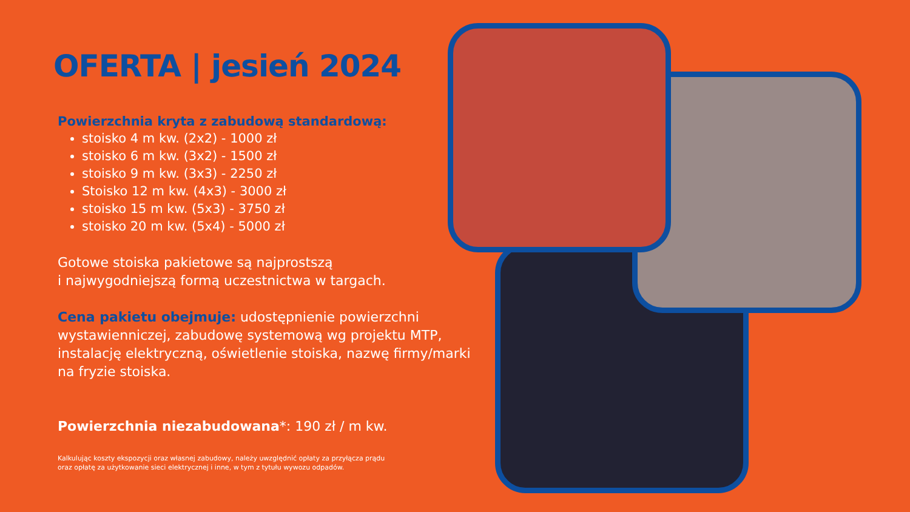OFERTA | jesień 2024
Powierzchnia kryta z zabudową standardową:
stoisko 4 m kw. (2x2) - 1000 zł
stoisko 6 m kw. (3x2) - 1500 zł
stoisko 9 m kw. (3x3) - 2250 zł
Stoisko 12 m kw. (4x3) - 3000 zł
stoisko 15 m kw. (5x3) - 3750 zł
stoisko 20 m kw. (5x4) - 5000 zł
Gotowe stoiska pakietowe są najprostszą
i najwygodniejszą formą uczestnictwa w targach.
Cena pakietu obejmuje: udostępnienie powierzchni wystawienniczej, zabudowę systemową wg projektu MTP, instalację elektryczną, oświetlenie stoiska, nazwę firmy/marki na fryzie stoiska.
Powierzchnia niezabudowana*: 190 zł / m kw.
Kalkulując koszty ekspozycji oraz własnej zabudowy, należy uwzględnić opłaty za przyłącza prądu
oraz opłatę za użytkowanie sieci elektrycznej i inne, w tym z tytułu wywozu odpadów.